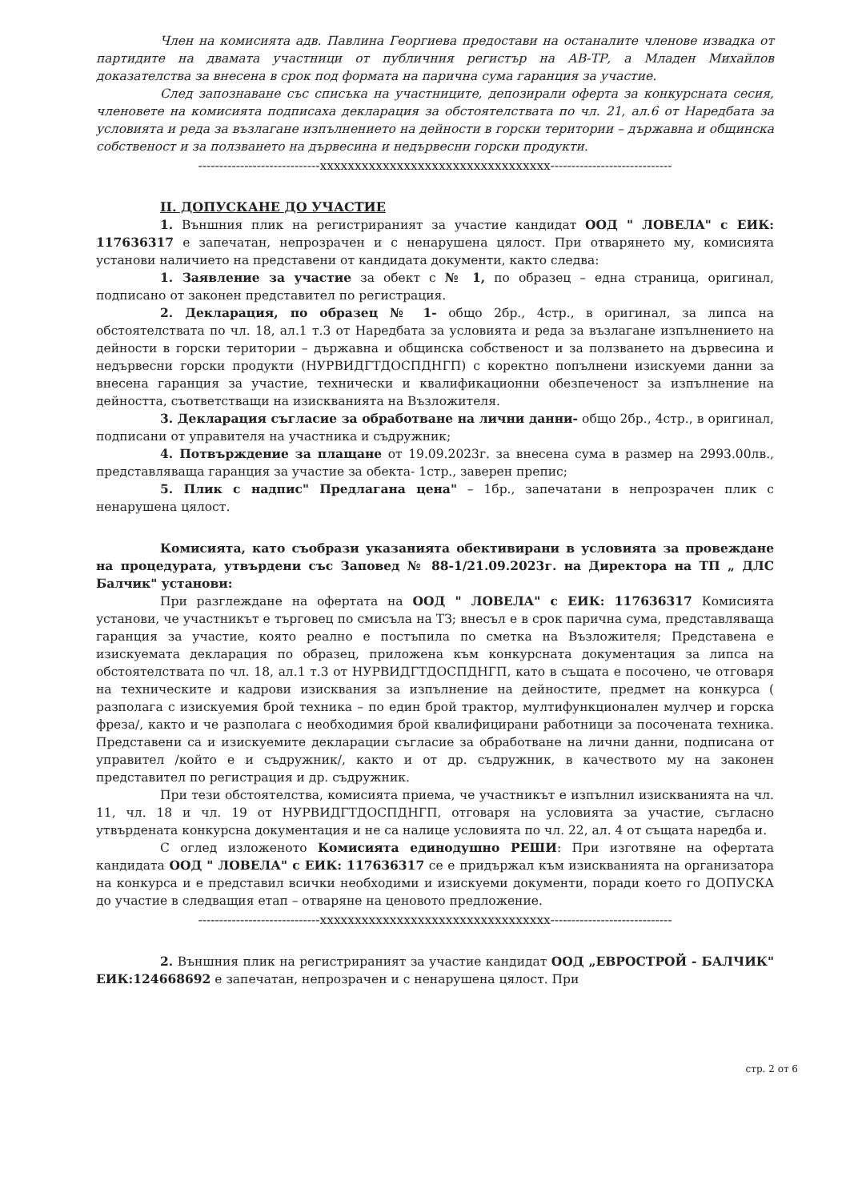Член на комисията адв. Павлина Георгиева предостави на останалите членове извадка от партидите на двамата участници от публичния регистър на АВ-ТР, а Младен Михайлов доказателства за внесена в срок под формата на парична сума гаранция за участие.
След запознаване със списъка на участниците, депозирали оферта за конкурсната сесия, членовете на комисията подписаха декларация за обстоятелствата по чл. 21, ал.6 от Наредбата за условията и реда за възлагане изпълнението на дейности в горски територии – държавна и общинска собственост и за ползването на дървесина и недървесни горски продукти.
-----------------------------xxxxxxxxxxxxxxxxxxxxxxxxxxxxxxxxx-----------------------------
II. ДОПУСКАНЕ ДО УЧАСТИЕ
1. Външния плик на регистрираният за участие кандидат ООД " ЛОВЕЛА" с ЕИК: 117636317 е запечатан, непрозрачен и с ненарушена цялост. При отварянето му, комисията установи наличието на представени от кандидата документи, както следва:
1. Заявление за участие за обект с № 1, по образец – една страница, оригинал, подписано от законен представител по регистрация.
2. Декларация, по образец № 1- общо 2бр., 4стр., в оригинал, за липса на обстоятелствата по чл. 18, ал.1 т.3 от Наредбата за условията и реда за възлагане изпълнението на дейности в горски територии – държавна и общинска собственост и за ползването на дървесина и недървесни горски продукти (НУРВИДГТДОСПДНГП) с коректно попълнени изискуеми данни за внесена гаранция за участие, технически и квалификационни обезпеченост за изпълнение на дейността, съответстващи на изискванията на Възложителя.
3. Декларация съгласие за обработване на лични данни- общо 2бр., 4стр., в оригинал, подписани от управителя на участника и съдружник;
4. Потвърждение за плащане от 19.09.2023г. за внесена сума в размер на 2993.00лв., представляваща гаранция за участие за обекта- 1стр., заверен препис;
5. Плик с надпис" Предлагана цена" – 1бр., запечатани в непрозрачен плик с ненарушена цялост.
Комисията, като съобрази указанията обективирани в условията за провеждане на процедурата, утвърдени със Заповед № 88-1/21.09.2023г. на Директора на ТП „ ДЛС Балчик" установи:
При разглеждане на офертата на ООД " ЛОВЕЛА" с ЕИК: 117636317 Комисията установи, че участникът е търговец по смисъла на ТЗ; внесъл е в срок парична сума, представляваща гаранция за участие, която реално е постъпила по сметка на Възложителя; Представена е изискуемата декларация по образец, приложена към конкурсната документация за липса на обстоятелствата по чл. 18, ал.1 т.3 от НУРВИДГТДОСПДНГП, като в същата е посочено, че отговаря на техническите и кадрови изисквания за изпълнение на дейностите, предмет на конкурса ( разполага с изискуемия брой техника – по един брой трактор, мултифункционален мулчер и горска фреза/, както и че разполага с необходимия брой квалифицирани работници за посочената техника. Представени са и изискуемите декларации съгласие за обработване на лични данни, подписана от управител /който е и съдружник/, както и от др. съдружник, в качеството му на законен представител по регистрация и др. съдружник.
При тези обстоятелства, комисията приема, че участникът е изпълнил изискванията на чл. 11, чл. 18 и чл. 19 от НУРВИДГТДОСПДНГП, отговаря на условията за участие, съгласно утвърдената конкурсна документация и не са налице условията по чл. 22, ал. 4 от същата наредба и.
С оглед изложеното Комисията единодушно РЕШИ: При изготвяне на офертата кандидата ООД " ЛОВЕЛА" с ЕИК: 117636317 се е придържал към изискванията на организатора на конкурса и е представил всички необходими и изискуеми документи, поради което го ДОПУСКА до участие в следващия етап – отваряне на ценовото предложение.
-----------------------------xxxxxxxxxxxxxxxxxxxxxxxxxxxxxxxxx-----------------------------
2. Външния плик на регистрираният за участие кандидат ООД „ЕВРОСТРОЙ - БАЛЧИК" ЕИК:124668692 е запечатан, непрозрачен и с ненарушена цялост. При
стр. 2 от 6